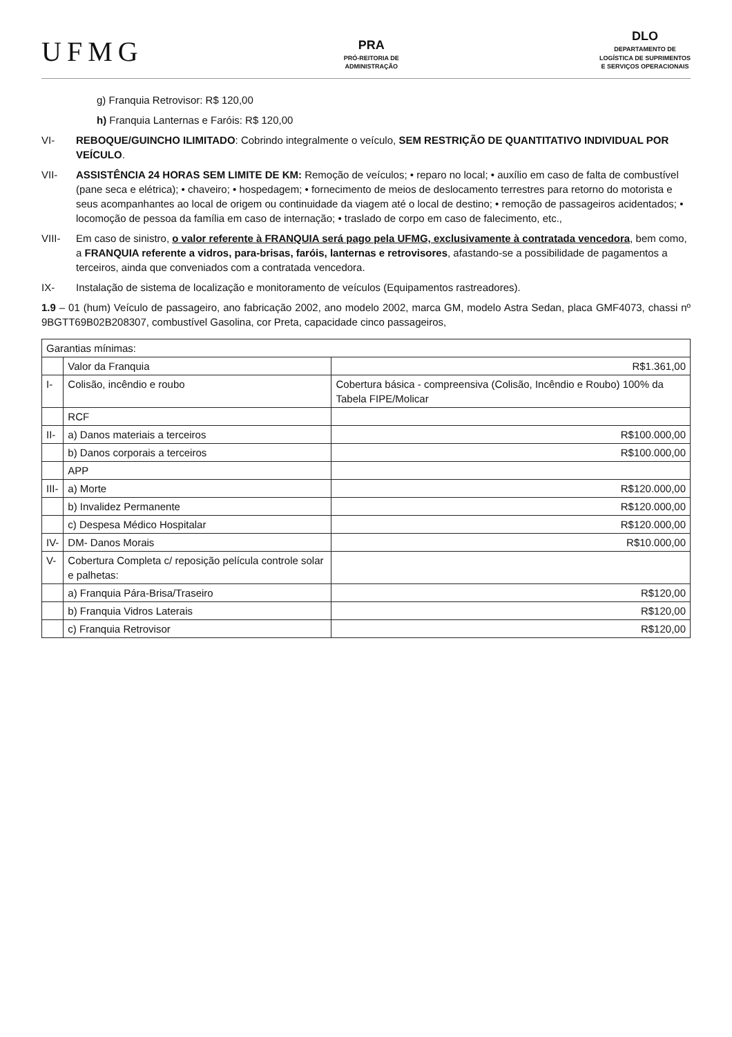UFMG
PRA
PRÓ-REITORIA DE
ADMINISTRAÇÃO
DLO
DEPARTAMENTO DE
LOGÍSTICA DE SUPRIMENTOS
E SERVIÇOS OPERACIONAIS
g) Franquia Retrovisor: R$ 120,00
h) Franquia Lanternas e Faróis: R$ 120,00
VI- REBOQUE/GUINCHO ILIMITADO: Cobrindo integralmente o veículo, SEM RESTRIÇÃO DE QUANTITATIVO INDIVIDUAL POR VEÍCULO.
VII- ASSISTÊNCIA 24 HORAS SEM LIMITE DE KM: Remoção de veículos; • reparo no local; • auxílio em caso de falta de combustível (pane seca e elétrica); • chaveiro; • hospedagem; • fornecimento de meios de deslocamento terrestres para retorno do motorista e seus acompanhantes ao local de origem ou continuidade da viagem até o local de destino; • remoção de passageiros acidentados; • locomoção de pessoa da família em caso de internação; • traslado de corpo em caso de falecimento, etc.,
VIII- Em caso de sinistro, o valor referente à FRANQUIA será pago pela UFMG, exclusivamente à contratada vencedora, bem como, a FRANQUIA referente a vidros, para-brisas, faróis, lanternas e retrovisores, afastando-se a possibilidade de pagamentos a terceiros, ainda que conveniados com a contratada vencedora.
IX- Instalação de sistema de localização e monitoramento de veículos (Equipamentos rastreadores).
1.9 – 01 (hum) Veículo de passageiro, ano fabricação 2002, ano modelo 2002, marca GM, modelo Astra Sedan, placa GMF4073, chassi nº 9BGTT69B02B208307, combustível Gasolina, cor Preta, capacidade cinco passageiros,
| Garantias mínimas: | | |
| | Valor da Franquia | R$1.361,00 |
| I- | Colisão, incêndio e roubo | Cobertura básica - compreensiva (Colisão, Incêndio e Roubo) 100% da Tabela FIPE/Molicar |
| | RCF | |
| II- | a) Danos materiais a terceiros | R$100.000,00 |
| | b) Danos corporais a terceiros | R$100.000,00 |
| | APP | |
| III- | a) Morte | R$120.000,00 |
| | b) Invalidez Permanente | R$120.000,00 |
| | c) Despesa Médico Hospitalar | R$120.000,00 |
| IV- | DM- Danos Morais | R$10.000,00 |
| V- | Cobertura Completa c/ reposição película controle solar e palhetas: | |
| | a) Franquia Pára-Brisa/Traseiro | R$120,00 |
| | b) Franquia Vidros Laterais | R$120,00 |
| | c) Franquia Retrovisor | R$120,00 |